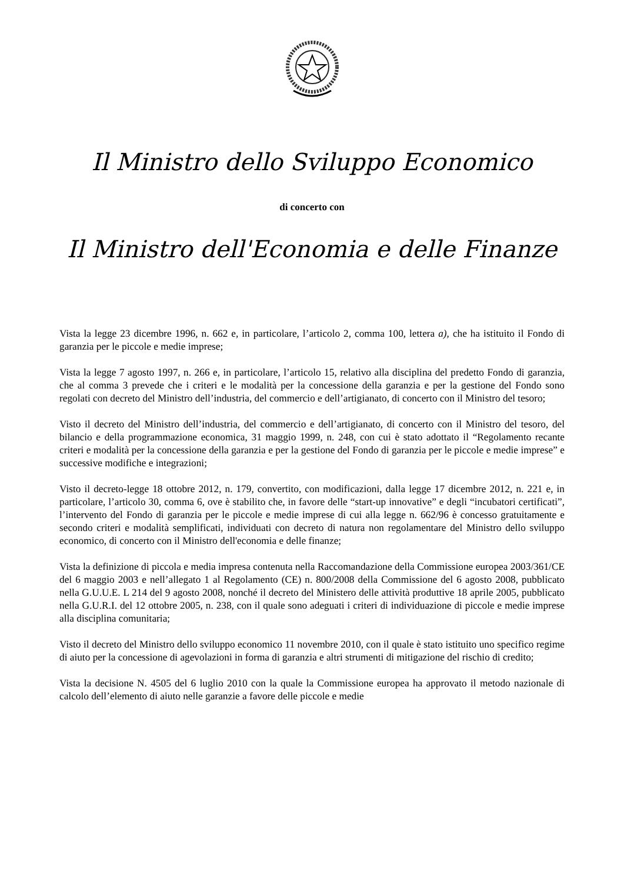Il Ministro dello Sviluppo Economico
di concerto con
Il Ministro dell'Economia e delle Finanze
Vista la legge 23 dicembre 1996, n. 662 e, in particolare, l’articolo 2, comma 100, lettera a), che ha istituito il Fondo di garanzia per le piccole e medie imprese;
Vista la legge 7 agosto 1997, n. 266 e, in particolare, l’articolo 15, relativo alla disciplina del predetto Fondo di garanzia, che al comma 3 prevede che i criteri e le modalità per la concessione della garanzia e per la gestione del Fondo sono regolati con decreto del Ministro dell’industria, del commercio e dell’artigianato, di concerto con il Ministro del tesoro;
Visto il decreto del Ministro dell’industria, del commercio e dell’artigianato, di concerto con il Ministro del tesoro, del bilancio e della programmazione economica, 31 maggio 1999, n. 248, con cui è stato adottato il “Regolamento recante criteri e modalità per la concessione della garanzia e per la gestione del Fondo di garanzia per le piccole e medie imprese” e successive modifiche e integrazioni;
Visto il decreto-legge 18 ottobre 2012, n. 179, convertito, con modificazioni, dalla legge 17 dicembre 2012, n. 221 e, in particolare, l’articolo 30, comma 6, ove è stabilito che, in favore delle “start-up innovative” e degli “incubatori certificati”, l’intervento del Fondo di garanzia per le piccole e medie imprese di cui alla legge n. 662/96 è concesso gratuitamente e secondo criteri e modalità semplificati, individuati con decreto di natura non regolamentare del Ministro dello sviluppo economico, di concerto con il Ministro dell'economia e delle finanze;
Vista la definizione di piccola e media impresa contenuta nella Raccomandazione della Commissione europea 2003/361/CE del 6 maggio 2003 e nell’allegato 1 al Regolamento (CE) n. 800/2008 della Commissione del 6 agosto 2008, pubblicato nella G.U.U.E. L 214 del 9 agosto 2008, nonché il decreto del Ministero delle attività produttive 18 aprile 2005, pubblicato nella G.U.R.I. del 12 ottobre 2005, n. 238, con il quale sono adeguati i criteri di individuazione di piccole e medie imprese alla disciplina comunitaria;
Visto il decreto del Ministro dello sviluppo economico 11 novembre 2010, con il quale è stato istituito uno specifico regime di aiuto per la concessione di agevolazioni in forma di garanzia e altri strumenti di mitigazione del rischio di credito;
Vista la decisione N. 4505 del 6 luglio 2010 con la quale la Commissione europea ha approvato il metodo nazionale di calcolo dell’elemento di aiuto nelle garanzie a favore delle piccole e medie